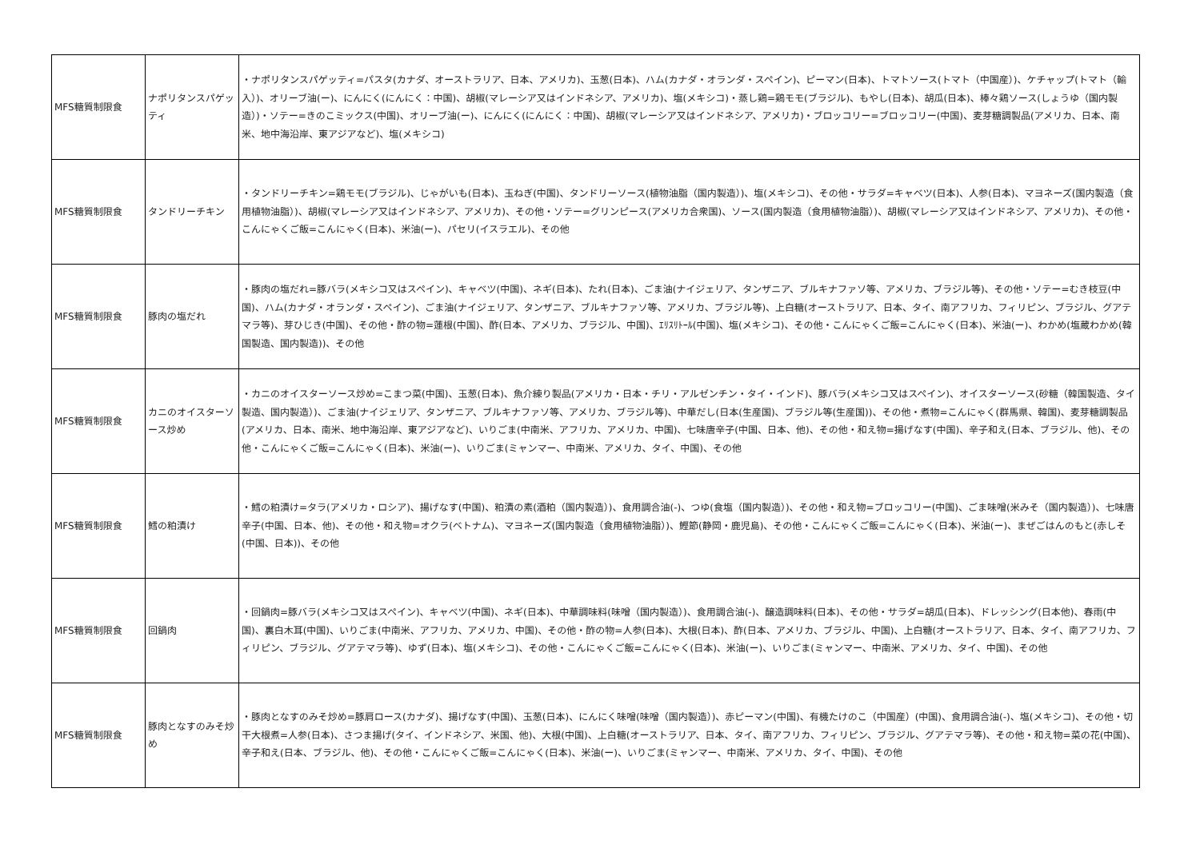| MFS糖質制限食 | ナポリタンスパゲッティ | ・ナポリタンスパゲッティ=パスタ(カナダ、オーストラリア、日本、アメリカ)、玉葱(日本)、ハム(カナダ・オランダ・スペイン)、ピーマン(日本)、トマトソース(トマト（中国産）)、ケチャップ(トマト（輸入）)、オリーブ油(ー)、にんにく(にんにく：中国)、胡椒(マレーシア又はインドネシア、アメリカ)、塩(メキシコ)・蒸し鶏=鶏モモ(ブラジル)、もやし(日本)、胡瓜(日本)、棒々鶏ソース(しょうゆ（国内製造）)・ソテー=きのこミックス(中国)、オリーブ油(ー)、にんにく(にんにく：中国)、胡椒(マレーシア又はインドネシア、アメリカ)・ブロッコリー=ブロッコリー(中国)、麦芽糖調製品(アメリカ、日本、南米、地中海沿岸、東アジアなど)、塩(メキシコ) |
| MFS糖質制限食 | タンドリーチキン | ・タンドリーチキン=鶏モモ(ブラジル)、じゃがいも(日本)、玉ねぎ(中国)、タンドリーソース(植物油脂（国内製造）)、塩(メキシコ)、その他・サラダ=キャベツ(日本)、人参(日本)、マヨネーズ(国内製造（食用植物油脂）)、胡椒(マレーシア又はインドネシア、アメリカ)、その他・ソテー=グリンピース(アメリカ合衆国)、ソース(国内製造（食用植物油脂）)、胡椒(マレーシア又はインドネシア、アメリカ)、その他・こんにゃくご飯=こんにゃく(日本)、米油(ー)、パセリ(イスラエル)、その他 |
| MFS糖質制限食 | 豚肉の塩だれ | ・豚肉の塩だれ=豚バラ(メキシコ又はスペイン)、キャベツ(中国)、ネギ(日本)、たれ(日本)、ごま油(ナイジェリア、タンザニア、ブルキナファソ等、アメリカ、ブラジル等)、その他・ソテー=むき枝豆(中国)、ハム(カナダ・オランダ・スペイン)、ごま油(ナイジェリア、タンザニア、ブルキナファソ等、アメリカ、ブラジル等)、上白糖(オーストラリア、日本、タイ、南アフリカ、フィリピン、ブラジル、グアテマラ等)、芽ひじき(中国)、その他・酢の物=蓮根(中国)、酢(日本、アメリカ、ブラジル、中国)、ｴﾘｽﾘﾄｰﾙ(中国)、塩(メキシコ)、その他・こんにゃくご飯=こんにゃく(日本)、米油(ー)、わかめ(塩蔵わかめ(韓国製造、国内製造))、その他 |
| MFS糖質制限食 | カニのオイスターソース炒め | ・カニのオイスターソース炒め=こまつ菜(中国)、玉葱(日本)、魚介練り製品(アメリカ・日本・チリ・アルゼンチン・タイ・インド)、豚バラ(メキシコ又はスペイン)、オイスターソース(砂糖（韓国製造、タイ製造、国内製造）)、ごま油(ナイジェリア、タンザニア、ブルキナファソ等、アメリカ、ブラジル等)、中華だし(日本(生産国)、ブラジル等(生産国))、その他・煮物=こんにゃく(群馬県、韓国)、麦芽糖調製品(アメリカ、日本、南米、地中海沿岸、東アジアなど)、いりごま(中南米、アフリカ、アメリカ、中国)、七味唐辛子(中国、日本、他)、その他・和え物=揚げなす(中国)、辛子和え(日本、ブラジル、他)、その他・こんにゃくご飯=こんにゃく(日本)、米油(ー)、いりごま(ミャンマー、中南米、アメリカ、タイ、中国)、その他 |
| MFS糖質制限食 | 鱈の粕漬け | ・鱈の粕漬け=タラ(アメリカ・ロシア)、揚げなす(中国)、粕漬の素(酒粕（国内製造）)、食用調合油(-)、つゆ(食塩（国内製造）)、その他・和え物=ブロッコリー(中国)、ごま味噌(米みそ（国内製造）)、七味唐辛子(中国、日本、他)、その他・和え物=オクラ(ベトナム)、マヨネーズ(国内製造（食用植物油脂）)、鰹節(静岡・鹿児島)、その他・こんにゃくご飯=こんにゃく(日本)、米油(ー)、まぜごはんのもと(赤しそ(中国、日本))、その他 |
| MFS糖質制限食 | 回鍋肉 | ・回鍋肉=豚バラ(メキシコ又はスペイン)、キャベツ(中国)、ネギ(日本)、中華調味料(味噌（国内製造）)、食用調合油(-)、醸造調味料(日本)、その他・サラダ=胡瓜(日本)、ドレッシング(日本他)、春雨(中国)、裏白木耳(中国)、いりごま(中南米、アフリカ、アメリカ、中国)、その他・酢の物=人参(日本)、大根(日本)、酢(日本、アメリカ、ブラジル、中国)、上白糖(オーストラリア、日本、タイ、南アフリカ、フィリピン、ブラジル、グアテマラ等)、ゆず(日本)、塩(メキシコ)、その他・こんにゃくご飯=こんにゃく(日本)、米油(ー)、いりごま(ミャンマー、中南米、アメリカ、タイ、中国)、その他 |
| MFS糖質制限食 | 豚肉となすのみそ炒め | ・豚肉となすのみそ炒め=豚肩ロース(カナダ)、揚げなす(中国)、玉葱(日本)、にんにく味噌(味噌（国内製造）)、赤ピーマン(中国)、有機たけのこ（中国産）(中国)、食用調合油(-)、塩(メキシコ)、その他・切干大根煮=人参(日本)、さつま揚げ(タイ、インドネシア、米国、他)、大根(中国)、上白糖(オーストラリア、日本、タイ、南アフリカ、フィリピン、ブラジル、グアテマラ等)、その他・和え物=菜の花(中国)、辛子和え(日本、ブラジル、他)、その他・こんにゃくご飯=こんにゃく(日本)、米油(ー)、いりごま(ミャンマー、中南米、アメリカ、タイ、中国)、その他 |